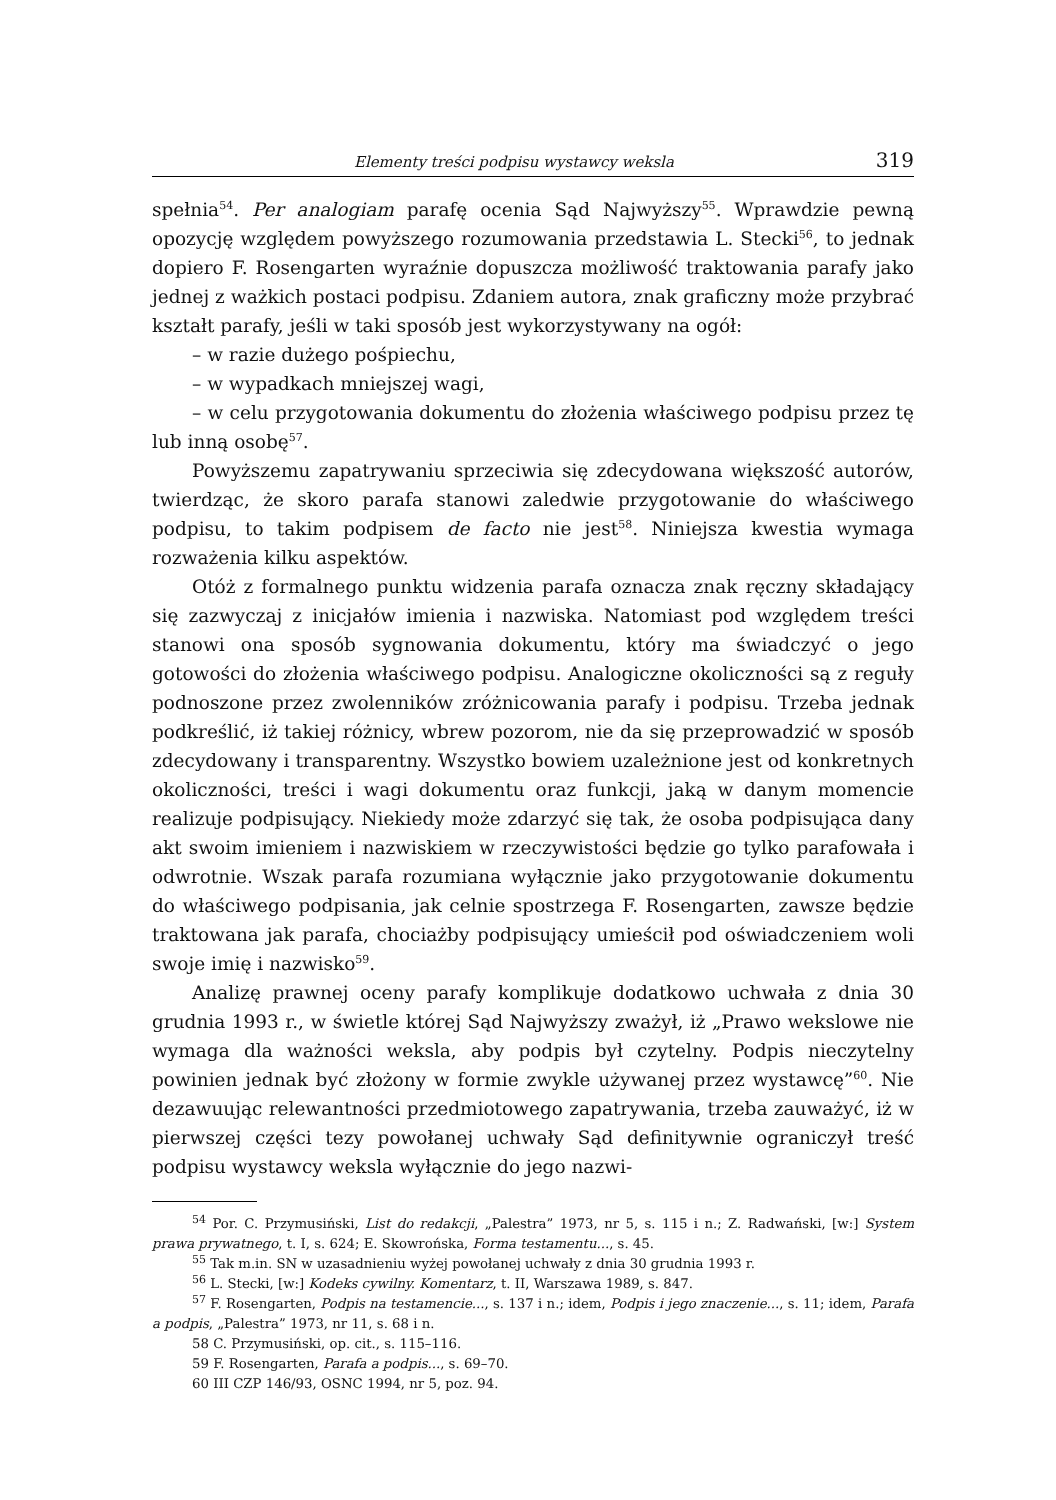Elementy treści podpisu wystawcy weksla 319
spełnia<sup>54</sup>. Per analogiam parafę ocenia Sąd Najwyższy<sup>55</sup>. Wprawdzie pewną opozycję względem powyższego rozumowania przedstawia L. Stecki<sup>56</sup>, to jednak dopiero F. Rosengarten wyraźnie dopuszcza możliwość traktowania parafy jako jednej z ważkich postaci podpisu. Zdaniem autora, znak graficzny może przybrać kształt parafy, jeśli w taki sposób jest wykorzystywany na ogół:
– w razie dużego pośpiechu,
– w wypadkach mniejszej wagi,
– w celu przygotowania dokumentu do złożenia właściwego podpisu przez tę lub inną osobę<sup>57</sup>.
Powyższemu zapatrywaniu sprzeciwia się zdecydowana większość autorów, twierdząc, że skoro parafa stanowi zaledwie przygotowanie do właściwego podpisu, to takim podpisem de facto nie jest<sup>58</sup>. Niniejsza kwestia wymaga rozważenia kilku aspektów.
Otóż z formalnego punktu widzenia parafa oznacza znak ręczny składający się zazwyczaj z inicjałów imienia i nazwiska. Natomiast pod względem treści stanowi ona sposób sygnowania dokumentu, który ma świadczyć o jego gotowości do złożenia właściwego podpisu. Analogiczne okoliczności są z reguły podnoszone przez zwolenników zróżnicowania parafy i podpisu. Trzeba jednak podkreślić, iż takiej różnicy, wbrew pozorom, nie da się przeprowadzić w sposób zdecydowany i transparentny. Wszystko bowiem uzależnione jest od konkretnych okoliczności, treści i wagi dokumentu oraz funkcji, jaką w danym momencie realizuje podpisujący. Niekiedy może zdarzyć się tak, że osoba podpisująca dany akt swoim imieniem i nazwiskiem w rzeczywistości będzie go tylko parafowała i odwrotnie. Wszak parafa rozumiana wyłącznie jako przygotowanie dokumentu do właściwego podpisania, jak celnie spostrzega F. Rosengarten, zawsze będzie traktowana jak parafa, chociażby podpisujący umieścił pod oświadczeniem woli swoje imię i nazwisko<sup>59</sup>.
Analizę prawnej oceny parafy komplikuje dodatkowo uchwała z dnia 30 grudnia 1993 r., w świetle której Sąd Najwyższy zważył, iż „Prawo wekslowe nie wymaga dla ważności weksla, aby podpis był czytelny. Podpis nieczytelny powinien jednak być złożony w formie zwykle używanej przez wystawcę”<sup>60</sup>. Nie dezawuując relewantności przedmiotowego zapatrywania, trzeba zauważyć, iż w pierwszej części tezy powołanej uchwały Sąd definitywnie ograniczył treść podpisu wystawcy weksla wyłącznie do jego nazwi-
<sup>54</sup> Por. C. Przymusiński, List do redakcji, „Palestra” 1973, nr 5, s. 115 i n.; Z. Radwański, [w:] System prawa prywatnego, t. I, s. 624; E. Skowrońska, Forma testamentu..., s. 45.
<sup>55</sup> Tak m.in. SN w uzasadnieniu wyżej powołanej uchwały z dnia 30 grudnia 1993 r.
<sup>56</sup> L. Stecki, [w:] Kodeks cywilny. Komentarz, t. II, Warszawa 1989, s. 847.
<sup>57</sup> F. Rosengarten, Podpis na testamencie..., s. 137 i n.; idem, Podpis i jego znaczenie..., s. 11; idem, Parafa a podpis, „Palestra” 1973, nr 11, s. 68 i n.
58 C. Przymusiński, op. cit., s. 115–116.
59 F. Rosengarten, Parafa a podpis..., s. 69–70.
60 III CZP 146/93, OSNC 1994, nr 5, poz. 94.